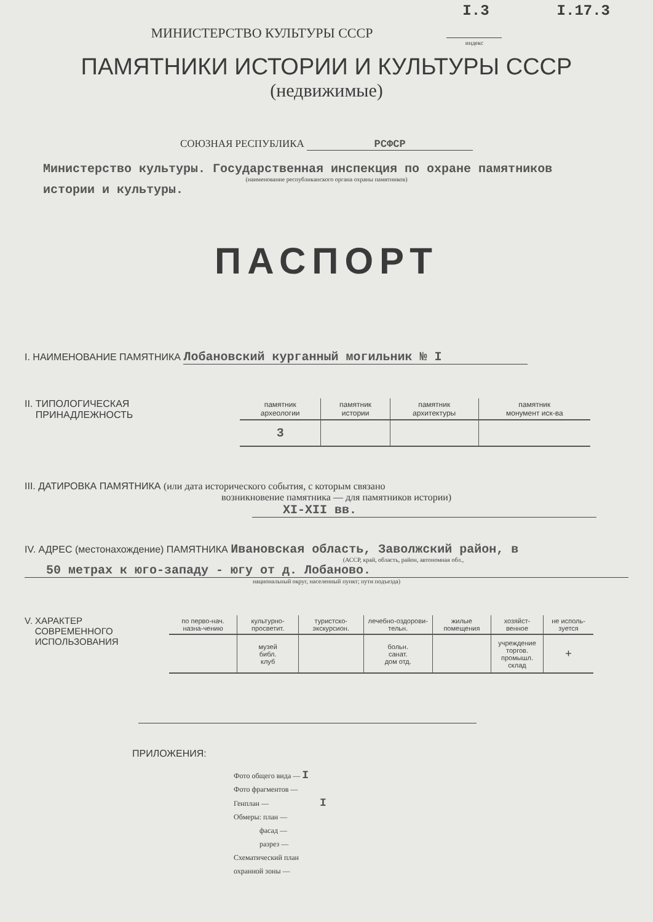I.3 I.17.3
МИНИСТЕРСТВО КУЛЬТУРЫ СССР индекс
ПАМЯТНИКИ ИСТОРИИ И КУЛЬТУРЫ СССР
(недвижимые)
СОЮЗНАЯ РЕСПУБЛИКА РСФСР
Министерство культуры. Государственная инспекция по охране памятников
(наименование республиканского органа охраны памятников)
истории и культуры.
ПАСПОРТ
I. НАИМЕНОВАНИЕ ПАМЯТНИКА Лобановский курганный могильник № I
II. ТИПОЛОГИЧЕСКАЯ
ПРИНАДЛЕЖНОСТЬ
| памятник археологии | памятник истории | памятник архитектуры | памятник монумент иск-ва |
| --- | --- | --- | --- |
| 3 | | | |
III. ДАТИРОВКА ПАМЯТНИКА (или дата исторического события, с которым связано
возникновение памятника — для памятников истории)
XI-XII вв.
IV. АДРЕС (местонахождение) ПАМЯТНИКА Ивановская область, Заволжский район, в
(АССР, край, область, район, автономная обл.,
50 метрах к юго-западу - югу от д. Лобаново.
национальный округ, населенный пункт; пути подъезда)
V. ХАРАКТЕР
СОВРЕМЕННОГО
ИСПОЛЬЗОВАНИЯ
| по перво-нач. назна-чению | культурно-просветит. | туристско-экскурсион. | лечебно-оздорови-тельн. | жилые помещения | хозяйст-венное | не исполь-зуется |
| --- | --- | --- | --- | --- | --- | --- |
| | музей библ. клуб | | больн. санат. дом отд. | | учреждение торгов. промышл. склад | + |
ПРИЛОЖЕНИЯ:
Фото общего вида — I
Фото фрагментов —
Генплан — I
Обмеры: план —
фасад —
разрез —
Схематический план
охранной зоны —